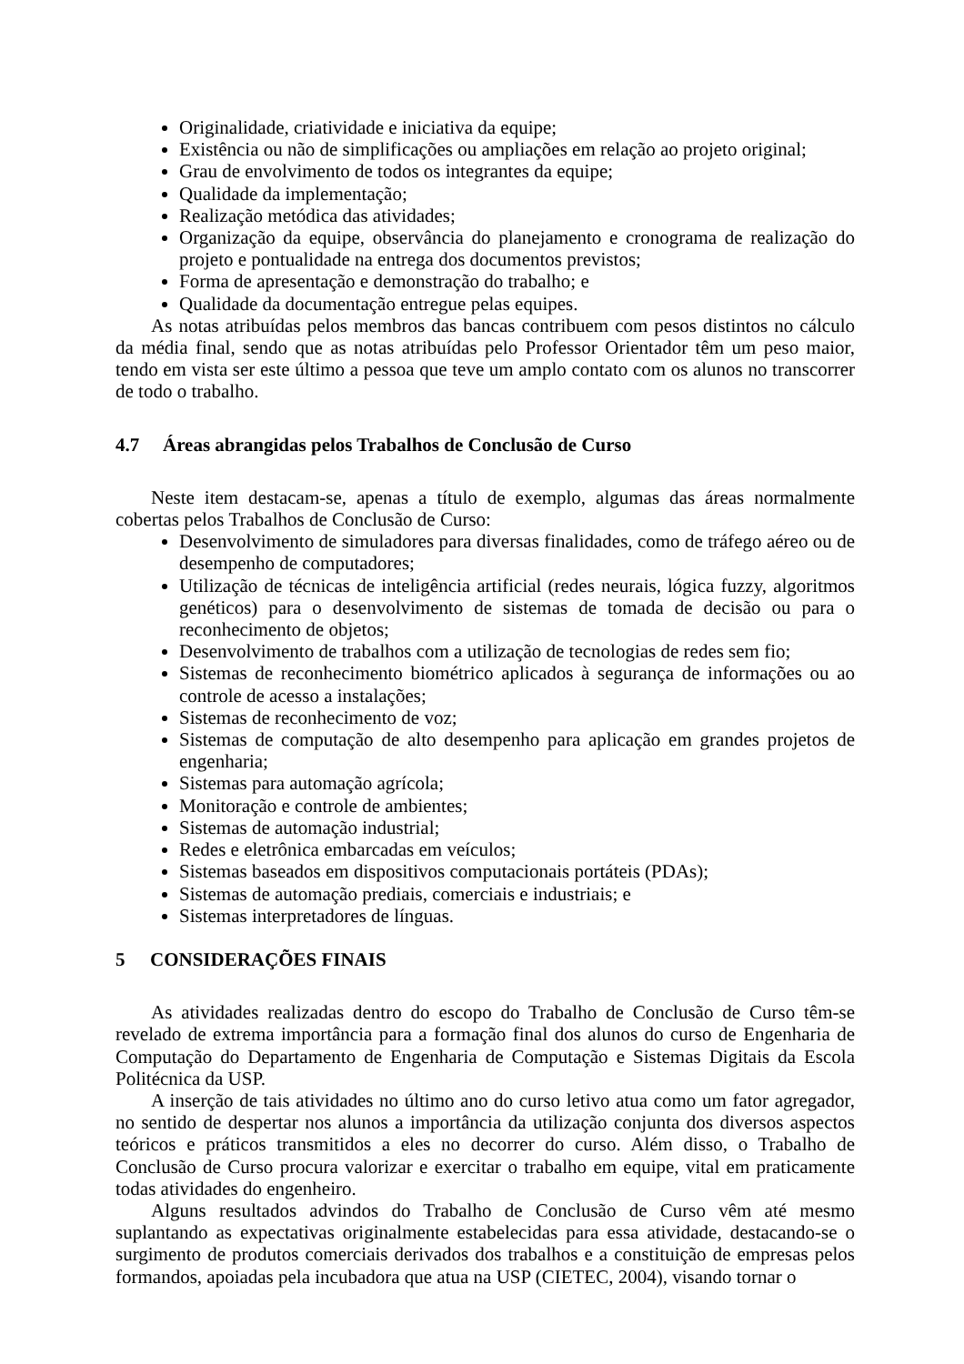Originalidade, criatividade e iniciativa da equipe;
Existência ou não de simplificações ou ampliações em relação ao projeto original;
Grau de envolvimento de todos os integrantes da equipe;
Qualidade da implementação;
Realização metódica das atividades;
Organização da equipe, observância do planejamento e cronograma de realização do projeto e pontualidade na entrega dos documentos previstos;
Forma de apresentação e demonstração do trabalho; e
Qualidade da documentação entregue pelas equipes.
As notas atribuídas pelos membros das bancas contribuem com pesos distintos no cálculo da média final, sendo que as notas atribuídas pelo Professor Orientador têm um peso maior, tendo em vista ser este último a pessoa que teve um amplo contato com os alunos no transcorrer de todo o trabalho.
4.7 Áreas abrangidas pelos Trabalhos de Conclusão de Curso
Neste item destacam-se, apenas a título de exemplo, algumas das áreas normalmente cobertas pelos Trabalhos de Conclusão de Curso:
Desenvolvimento de simuladores para diversas finalidades, como de tráfego aéreo ou de desempenho de computadores;
Utilização de técnicas de inteligência artificial (redes neurais, lógica fuzzy, algoritmos genéticos) para o desenvolvimento de sistemas de tomada de decisão ou para o reconhecimento de objetos;
Desenvolvimento de trabalhos com a utilização de tecnologias de redes sem fio;
Sistemas de reconhecimento biométrico aplicados à segurança de informações ou ao controle de acesso a instalações;
Sistemas de reconhecimento de voz;
Sistemas de computação de alto desempenho para aplicação em grandes projetos de engenharia;
Sistemas para automação agrícola;
Monitoração e controle de ambientes;
Sistemas de automação industrial;
Redes e eletrônica embarcadas em veículos;
Sistemas baseados em dispositivos computacionais portáteis (PDAs);
Sistemas de automação prediais, comerciais e industriais; e
Sistemas interpretadores de línguas.
5 CONSIDERAÇÕES FINAIS
As atividades realizadas dentro do escopo do Trabalho de Conclusão de Curso têm-se revelado de extrema importância para a formação final dos alunos do curso de Engenharia de Computação do Departamento de Engenharia de Computação e Sistemas Digitais da Escola Politécnica da USP.
A inserção de tais atividades no último ano do curso letivo atua como um fator agregador, no sentido de despertar nos alunos a importância da utilização conjunta dos diversos aspectos teóricos e práticos transmitidos a eles no decorrer do curso. Além disso, o Trabalho de Conclusão de Curso procura valorizar e exercitar o trabalho em equipe, vital em praticamente todas atividades do engenheiro.
Alguns resultados advindos do Trabalho de Conclusão de Curso vêm até mesmo suplantando as expectativas originalmente estabelecidas para essa atividade, destacando-se o surgimento de produtos comerciais derivados dos trabalhos e a constituição de empresas pelos formandos, apoiadas pela incubadora que atua na USP (CIETEC, 2004), visando tornar o